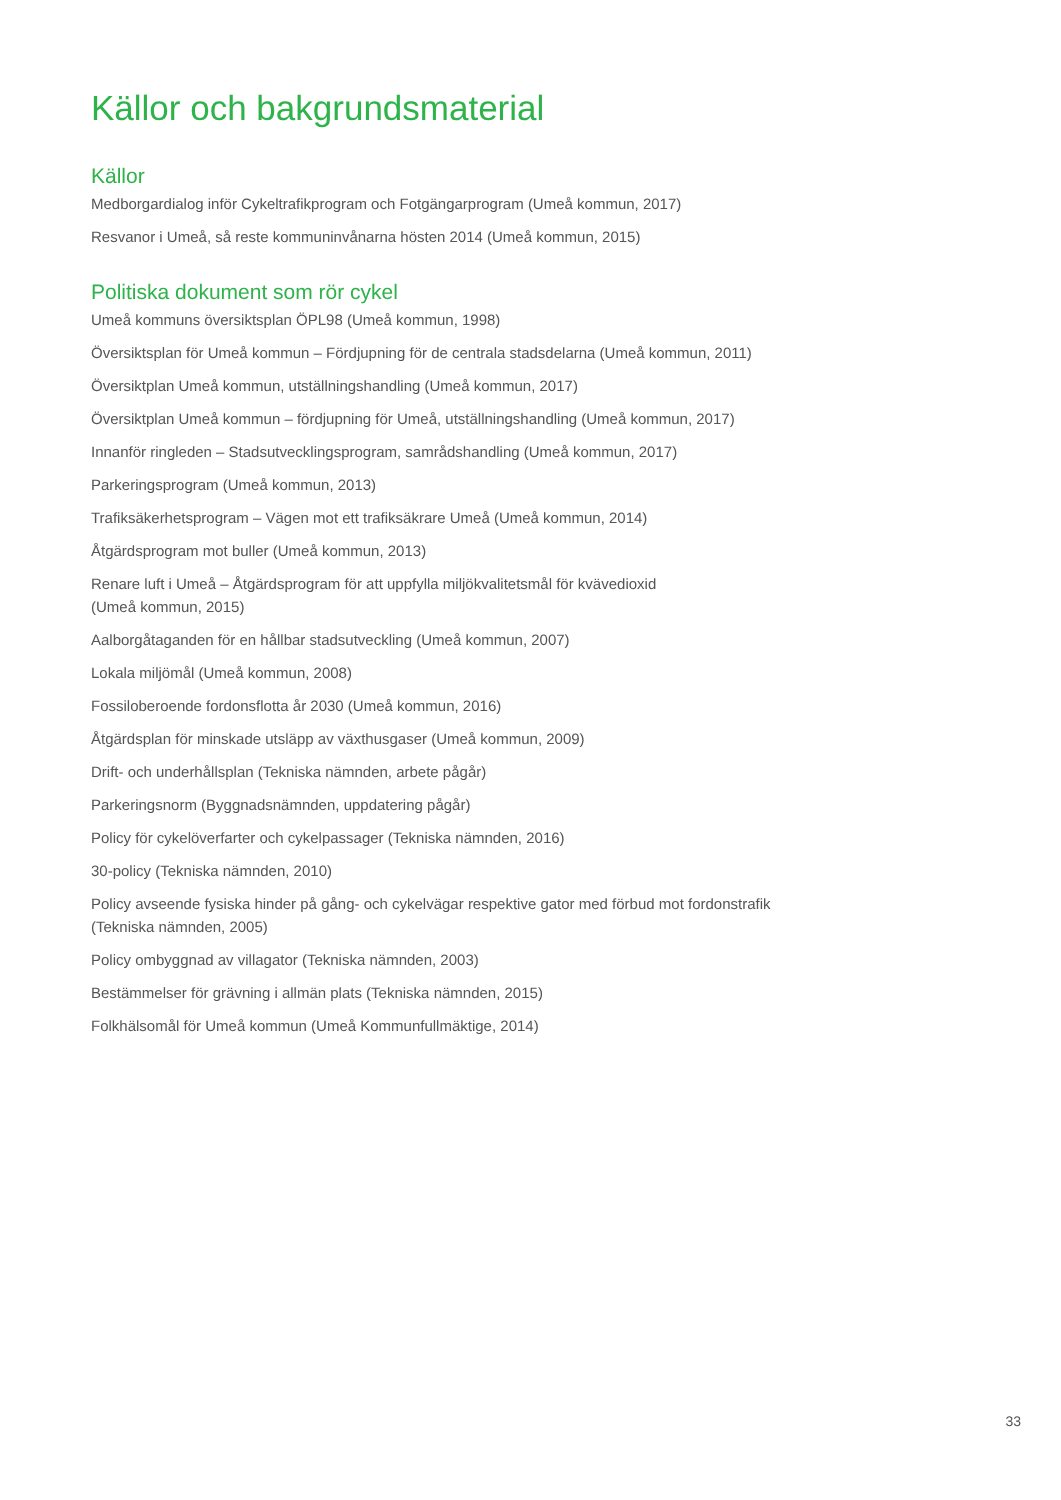Källor och bakgrundsmaterial
Källor
Medborgardialog inför Cykeltrafikprogram och Fotgängarprogram (Umeå kommun, 2017)
Resvanor i Umeå, så reste kommuninvånarna hösten 2014 (Umeå kommun, 2015)
Politiska dokument som rör cykel
Umeå kommuns översiktsplan ÖPL98 (Umeå kommun, 1998)
Översiktsplan för Umeå kommun – Fördjupning för de centrala stadsdelarna (Umeå kommun, 2011)
Översiktplan Umeå kommun, utställningshandling (Umeå kommun, 2017)
Översiktplan Umeå kommun – fördjupning för Umeå, utställningshandling (Umeå kommun, 2017)
Innanför ringleden – Stadsutvecklingsprogram, samrådshandling (Umeå kommun, 2017)
Parkeringsprogram (Umeå kommun, 2013)
Trafiksäkerhetsprogram – Vägen mot ett trafiksäkrare Umeå (Umeå kommun, 2014)
Åtgärdsprogram mot buller (Umeå kommun, 2013)
Renare luft i Umeå – Åtgärdsprogram för att uppfylla miljökvalitetsmål för kvävedioxid
(Umeå kommun, 2015)
Aalborgåtaganden för en hållbar stadsutveckling (Umeå kommun, 2007)
Lokala miljömål (Umeå kommun, 2008)
Fossiloberoende fordonsflotta år 2030 (Umeå kommun, 2016)
Åtgärdsplan för minskade utsläpp av växthusgaser (Umeå kommun, 2009)
Drift- och underhållsplan (Tekniska nämnden, arbete pågår)
Parkeringsnorm (Byggnadsnämnden, uppdatering pågår)
Policy för cykelöverfarter och cykelpassager (Tekniska nämnden, 2016)
30-policy (Tekniska nämnden, 2010)
Policy avseende fysiska hinder på gång- och cykelvägar respektive gator med förbud mot fordonstrafik
(Tekniska nämnden, 2005)
Policy ombyggnad av villagator (Tekniska nämnden, 2003)
Bestämmelser för grävning i allmän plats (Tekniska nämnden, 2015)
Folkhälsomål för Umeå kommun (Umeå Kommunfullmäktige, 2014)
33